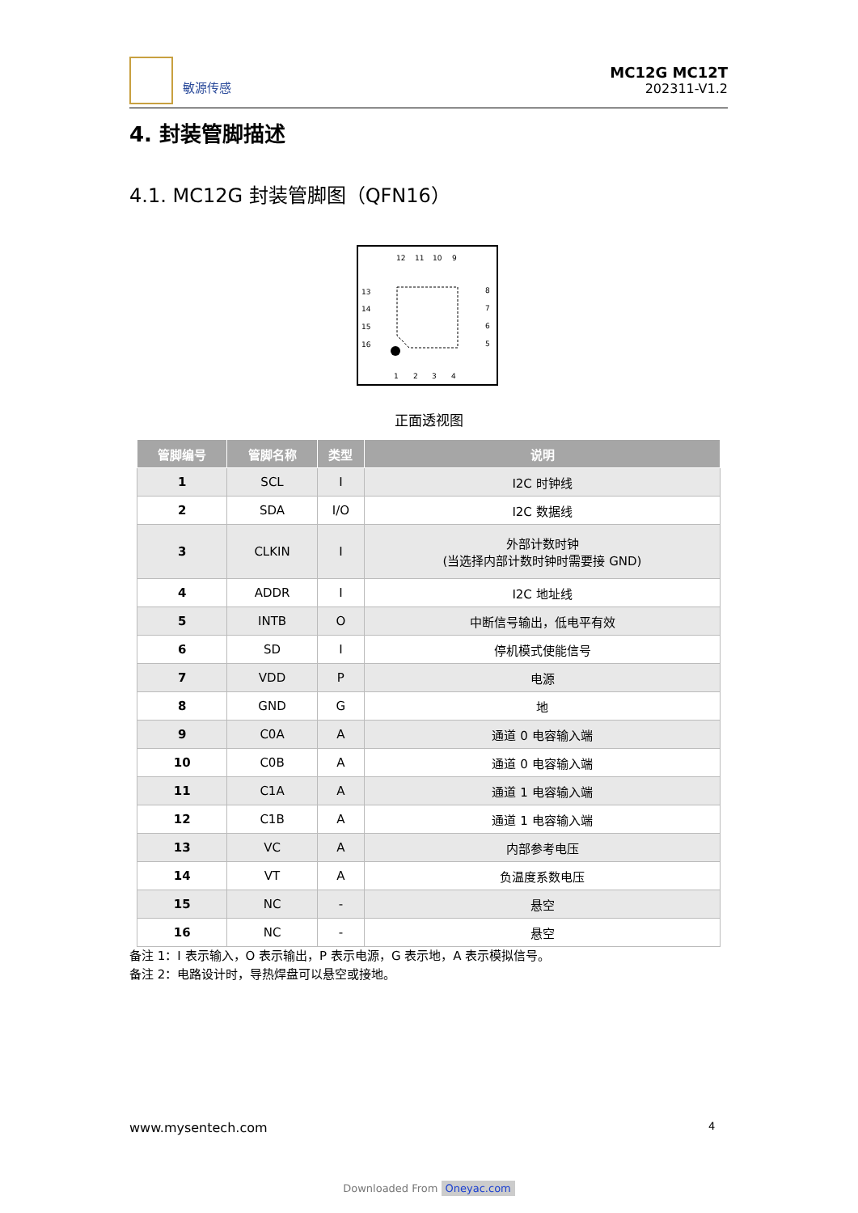敏源传感
MC12G MC12T
202311-V1.2
4. 封装管脚描述
4.1. MC12G 封装管脚图（QFN16）
12
11
10
9
13
14
15
16
8
7
6
5
1
2
3
4
正面透视图
| 管脚编号 | 管脚名称 | 类型 | 说明 |
| --- | --- | --- | --- |
| 1 | SCL | I | I2C 时钟线 |
| 2 | SDA | I/O | I2C 数据线 |
| 3 | CLKIN | I | 外部计数时钟 (当选择内部计数时钟时需要接 GND) |
| 4 | ADDR | I | I2C 地址线 |
| 5 | INTB | O | 中断信号输出，低电平有效 |
| 6 | SD | I | 停机模式使能信号 |
| 7 | VDD | P | 电源 |
| 8 | GND | G | 地 |
| 9 | C0A | A | 通道 0 电容输入端 |
| 10 | C0B | A | 通道 0 电容输入端 |
| 11 | C1A | A | 通道 1 电容输入端 |
| 12 | C1B | A | 通道 1 电容输入端 |
| 13 | VC | A | 内部参考电压 |
| 14 | VT | A | 负温度系数电压 |
| 15 | NC | - | 悬空 |
| 16 | NC | - | 悬空 |
备注 1：I 表示输入，O 表示输出，P 表示电源，G 表示地，A 表示模拟信号。
备注 2：电路设计时，导热焊盘可以悬空或接地。
www.mysentech.com 4
Downloaded From Oneyac.com